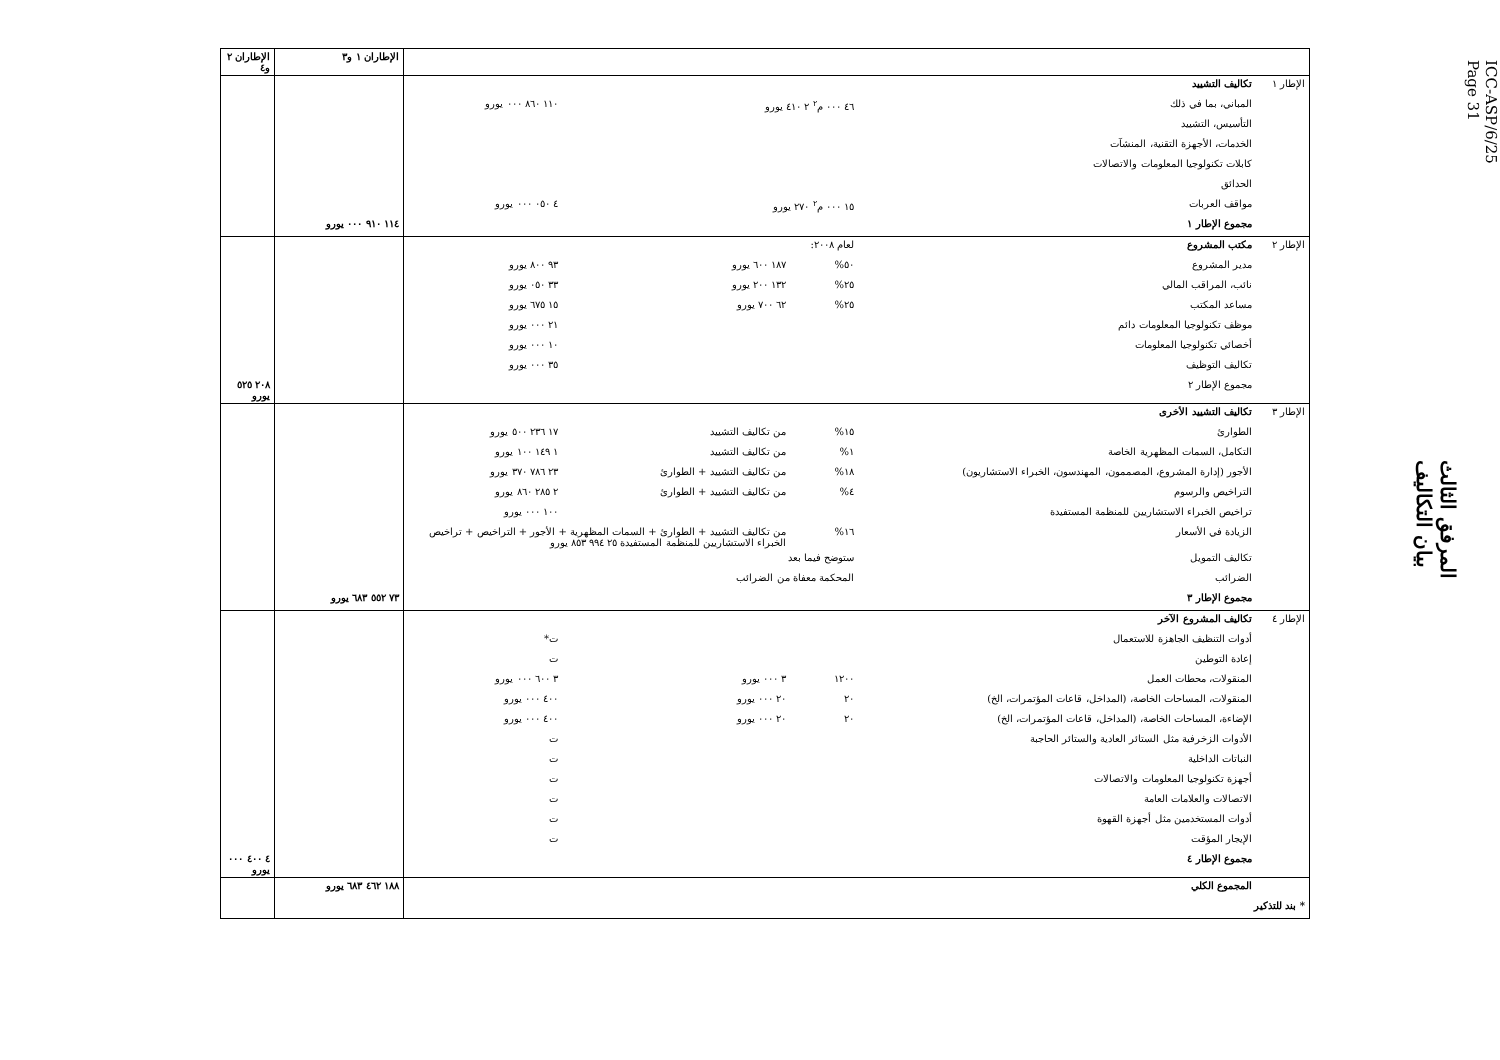ICC-ASP/6/25
Page 31
المرفق الثالث
بيان التكاليف
| | | | | | الإطاران ١ و٣ | الإطاران ٢ و٤ |
| الإطار ١ | تكاليف التشييد | | | | | |
| | المباني، بما في ذلك | ٤٦ ٠٠٠ م<sup>٢</sup> ٢ ٤١٠ يورو | | ١١٠ ٨٦٠ ٠٠٠ يورو | | |
| | التأسيس، التشييد | | | | | |
| | الخدمات، الأجهزة التقنية، المنشآت | | | | | |
| | كابلات تكنولوجيا المعلومات والاتصالات | | | | | |
| | الحدائق | | | | | |
| | مواقف العربات | ١٥ ٠٠٠ م<sup>٢</sup> ٢٧٠ يورو | | ٤ ٠٥٠ ٠٠٠ يورو | | |
| | مجموع الإطار ١ | | | | ١١٤ ٩١٠ ٠٠٠ يورو | |
| الإطار ٢ | مكتب المشروع | لعام ٢٠٠٨: | | | | |
| | مدير المشروع | ٥٠% | ١٨٧ ٦٠٠ يورو | ٩٣ ٨٠٠ يورو | | |
| | نائب، المراقب المالي | ٢٥% | ١٣٢ ٢٠٠ يورو | ٣٣ ٠٥٠ يورو | | |
| | مساعد المكتب | ٢٥% | ٦٢ ٧٠٠ يورو | ١٥ ٦٧٥ يورو | | |
| | موظف تكنولوجيا المعلومات دائم | | | ٢١ ٠٠٠ يورو | | |
| | أخصائي تكنولوجيا المعلومات | | | ١٠ ٠٠٠ يورو | | |
| | تكاليف التوظيف | | | ٣٥ ٠٠٠ يورو | | |
| | مجموع الإطار ٢ | | | | | ٢٠٨ ٥٢٥ يورو |
| الإطار ٣ | تكاليف التشييد الأخرى | | | | | |
| | الطوارئ | ١٥% | من تكاليف التشييد | ١٧ ٢٣٦ ٥٠٠ يورو | | |
| | التكامل، السمات المظهرية الخاصة | ١% | من تكاليف التشييد | ١ ١٤٩ ١٠٠ يورو | | |
| | الأجور (إدارة المشروع، المصممون، المهندسون، الخبراء الاستشاريون) | ١٨% | من تكاليف التشييد + الطوارئ | ٢٣ ٧٨٦ ٣٧٠ يورو | | |
| | التراخيص والرسوم | ٤% | من تكاليف التشييد + الطوارئ | ٢ ٢٨٥ ٨٦٠ يورو | | |
| | تراخيص الخبراء الاستشاريين للمنظمة المستفيدة | | | ١٠٠ ٠٠٠ يورو | | |
| | الزيادة في الأسعار | ١٦% | من تكاليف التشييد + الطوارئ + السمات المظهرية + الأجور + التراخيص + تراخيص الخبراء الاستشاريين للمنظمة المستفيدة ٢٥ ٩٩٤ ٨٥٣ يورو | | | |
| | تكاليف التمويل | ستوضح فيما بعد | | | | |
| | الضرائب | المحكمة معفاة من الضرائب | | | | |
| | مجموع الإطار ٣ | | | | ٧٣ ٥٥٢ ٦٨٣ يورو | |
| الإطار ٤ | تكاليف المشروع الآخر | | | | | |
| | أدوات التنظيف الجاهزة للاستعمال | | | ت* | | |
| | إعادة التوطين | | | ت | | |
| | المنقولات، محطات العمل | ١٢٠٠ | ٣ ٠٠٠ يورو | ٣ ٦٠٠ ٠٠٠ يورو | | |
| | المنقولات، المساحات الخاصة، (المداخل، قاعات المؤتمرات، الخ) | ٢٠ | ٢٠ ٠٠٠ يورو | ٤٠٠ ٠٠٠ يورو | | |
| | الإضاءة، المساحات الخاصة، (المداخل، قاعات المؤتمرات، الخ) | ٢٠ | ٢٠ ٠٠٠ يورو | ٤٠٠ ٠٠٠ يورو | | |
| | الأدوات الزخرفية مثل الستائر العادية والستائر الحاجبة | | | ت | | |
| | النباتات الداخلية | | | ت | | |
| | أجهزة تكنولوجيا المعلومات والاتصالات | | | ت | | |
| | الاتصالات والعلامات العامة | | | ت | | |
| | أدوات المستخدمين مثل أجهزة القهوة | | | ت | | |
| | الإيجار المؤقت | | | ت | | |
| | مجموع الإطار ٤ | | | | | ٤ ٤٠٠ ٠٠٠ يورو |
| | المجموع الكلي | | | | ١٨٨ ٤٦٢ ٦٨٣ يورو | |
| * بند للتذكير | | | | | | |